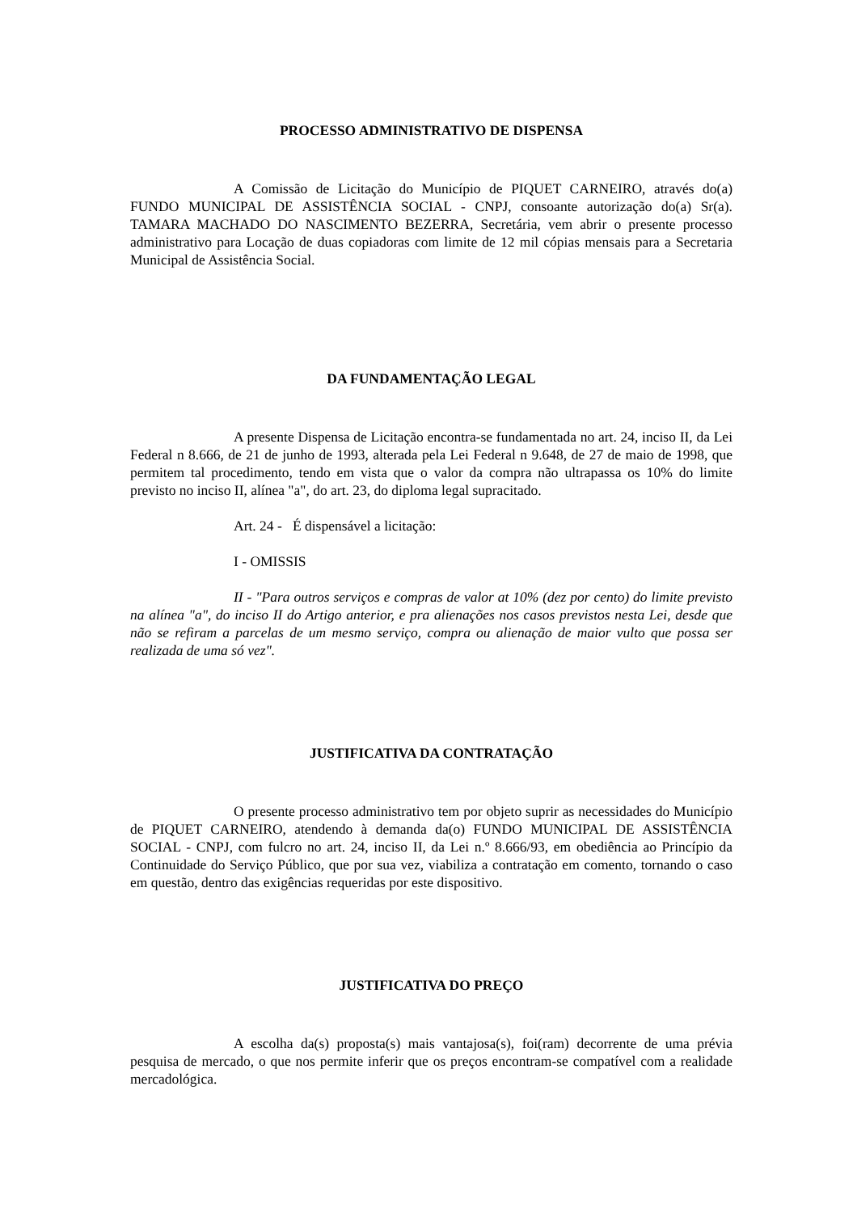PROCESSO ADMINISTRATIVO DE DISPENSA
A Comissão de Licitação do Município de PIQUET CARNEIRO, através do(a) FUNDO MUNICIPAL DE ASSISTÊNCIA SOCIAL - CNPJ, consoante autorização do(a) Sr(a). TAMARA MACHADO DO NASCIMENTO BEZERRA, Secretária, vem abrir o presente processo administrativo para Locação de duas copiadoras com limite de 12 mil cópias mensais para a Secretaria Municipal de Assistência Social.
DA FUNDAMENTAÇÃO LEGAL
A presente Dispensa de Licitação encontra-se fundamentada no art. 24, inciso II, da Lei Federal n 8.666, de 21 de junho de 1993, alterada pela Lei Federal n 9.648, de 27 de maio de 1998, que permitem tal procedimento, tendo em vista que o valor da compra não ultrapassa os 10% do limite previsto no inciso II, alínea "a", do art. 23, do diploma legal supracitado.
Art. 24 - É dispensável a licitação:
I - OMISSIS
II - "Para outros serviços e compras de valor at 10% (dez por cento) do limite previsto na alínea "a", do inciso II do Artigo anterior, e pra alienações nos casos previstos nesta Lei, desde que não se refiram a parcelas de um mesmo serviço, compra ou alienação de maior vulto que possa ser realizada de uma só vez".
JUSTIFICATIVA DA CONTRATAÇÃO
O presente processo administrativo tem por objeto suprir as necessidades do Município de PIQUET CARNEIRO, atendendo à demanda da(o) FUNDO MUNICIPAL DE ASSISTÊNCIA SOCIAL - CNPJ, com fulcro no art. 24, inciso II, da Lei n.º 8.666/93, em obediência ao Princípio da Continuidade do Serviço Público, que por sua vez, viabiliza a contratação em comento, tornando o caso em questão, dentro das exigências requeridas por este dispositivo.
JUSTIFICATIVA DO PREÇO
A escolha da(s) proposta(s) mais vantajosa(s), foi(ram) decorrente de uma prévia pesquisa de mercado, o que nos permite inferir que os preços encontram-se compatível com a realidade mercadológica.